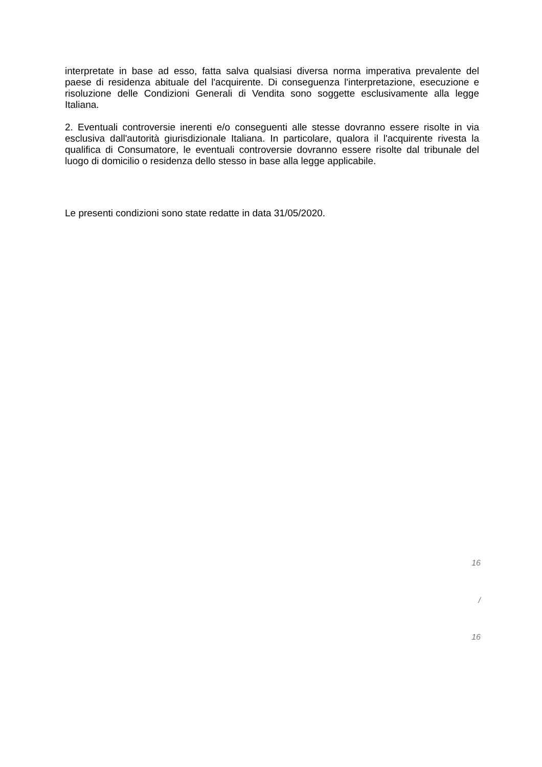interpretate in base ad esso, fatta salva qualsiasi diversa norma imperativa prevalente del paese di residenza abituale del l'acquirente. Di conseguenza l'interpretazione, esecuzione e risoluzione delle Condizioni Generali di Vendita sono soggette esclusivamente alla legge Italiana.
2. Eventuali controversie inerenti e/o conseguenti alle stesse dovranno essere risolte in via esclusiva dall'autorità giurisdizionale Italiana. In particolare, qualora il l'acquirente rivesta la qualifica di Consumatore, le eventuali controversie dovranno essere risolte dal tribunale del luogo di domicilio o residenza dello stesso in base alla legge applicabile.
Le presenti condizioni sono state redatte in data 31/05/2020.
16
/
16